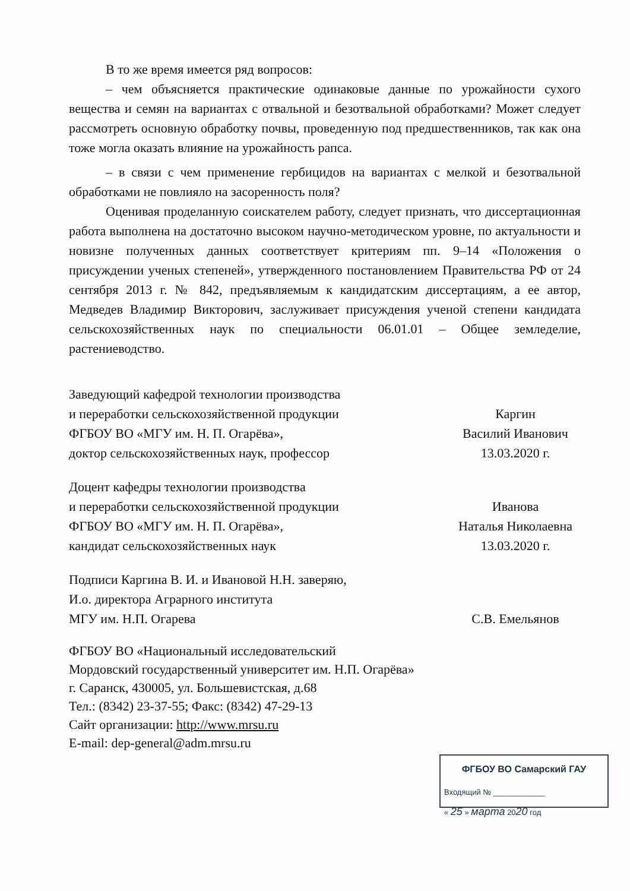В то же время имеется ряд вопросов:
– чем объясняется практические одинаковые данные по урожайности сухого вещества и семян на вариантах с отвальной и безотвальной обработками? Может следует рассмотреть основную обработку почвы, проведенную под предшественников, так как она тоже могла оказать влияние на урожайность рапса.
– в связи с чем применение гербицидов на вариантах с мелкой и безотвальной обработками не повлияло на засоренность поля?
Оценивая проделанную соискателем работу, следует признать, что диссертационная работа выполнена на достаточно высоком научно-методическом уровне, по актуальности и новизне полученных данных соответствует критериям пп. 9–14 «Положения о присуждении ученых степеней», утвержденного постановлением Правительства РФ от 24 сентября 2013 г. № 842, предъявляемым к кандидатским диссертациям, а ее автор, Медведев Владимир Викторович, заслуживает присуждения ученой степени кандидата сельскохозяйственных наук по специальности 06.01.01 – Общее земледелие, растениеводство.
Заведующий кафедрой технологии производства
и переработки сельскохозяйственной продукции
ФГБОУ ВО «МГУ им. Н. П. Огарёва»,
доктор сельскохозяйственных наук, профессор
Каргин
Василий Иванович
13.03.2020 г.
Доцент кафедры технологии производства
и переработки сельскохозяйственной продукции
ФГБОУ ВО «МГУ им. Н. П. Огарёва»,
кандидат сельскохозяйственных наук
Иванова
Наталья Николаевна
13.03.2020 г.
Подписи Каргина В. И. и Ивановой Н.Н. заверяю,
И.о. директора Аграрного института
МГУ им. Н.П. Огарева
С.В. Емельянов
ФГБОУ ВО «Национальный исследовательский
Мордовский государственный университет им. Н.П. Огарёва»
г. Саранск, 430005, ул. Большевистская, д.68
Тел.: (8342) 23-37-55; Факс: (8342) 47-29-13
Сайт организации: http://www.mrsu.ru
E-mail: dep-general@adm.mrsu.ru
ФГБОУ ВО Самарский ГАУ
Входящий № ____________
« 25 » марта 2020 год